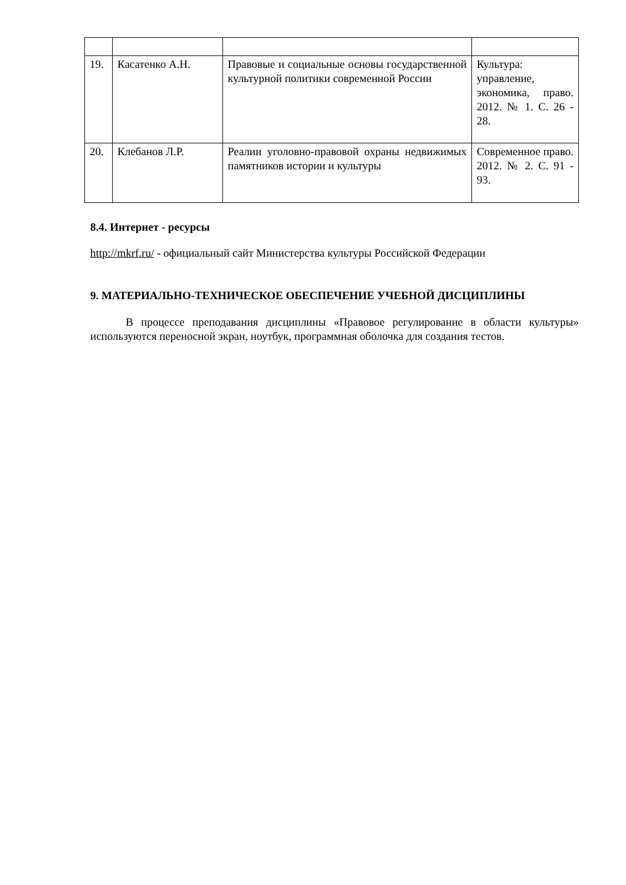| 19. | Касатенко А.Н. | Правовые и социальные основы государственной культурной политики современной России | Культура: управление, экономика, право. 2012. № 1. С. 26 - 28. |
| 20. | Клебанов Л.Р. | Реалии уголовно-правовой охраны недвижимых памятников истории и культуры | Современное право. 2012. № 2. С. 91 - 93. |
8.4. Интернет - ресурсы
http://mkrf.ru/ - официальный сайт Министерства культуры Российской Федерации
9. МАТЕРИАЛЬНО-ТЕХНИЧЕСКОЕ ОБЕСПЕЧЕНИЕ УЧЕБНОЙ ДИСЦИПЛИНЫ
В процессе преподавания дисциплины «Правовое регулирование в области культуры» используются переносной экран, ноутбук, программная оболочка для создания тестов.